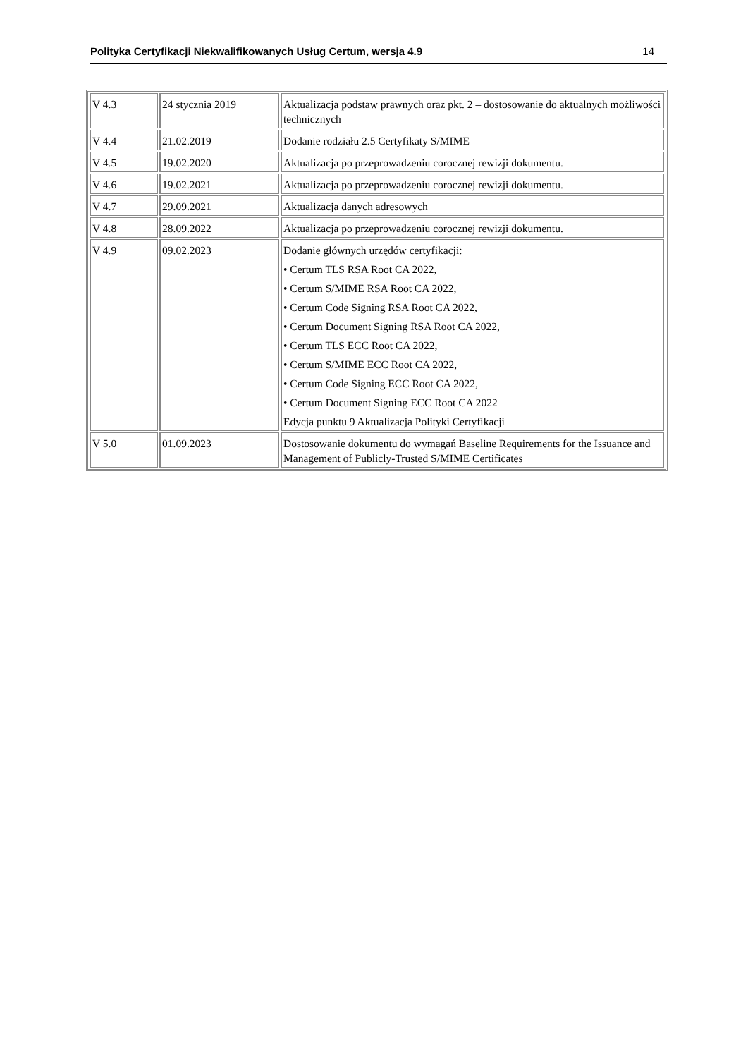Polityka Certyfikacji Niekwalifikowanych Usług Certum, wersja 4.9 14
| V 4.3 | 24 stycznia 2019 | Aktualizacja podstaw prawnych oraz pkt. 2 – dostosowanie do aktualnych możliwości technicznych |
| V 4.4 | 21.02.2019 | Dodanie rodziału 2.5 Certyfikaty S/MIME |
| V 4.5 | 19.02.2020 | Aktualizacja po przeprowadzeniu corocznej rewizji dokumentu. |
| V 4.6 | 19.02.2021 | Aktualizacja po przeprowadzeniu corocznej rewizji dokumentu. |
| V 4.7 | 29.09.2021 | Aktualizacja danych adresowych |
| V 4.8 | 28.09.2022 | Aktualizacja po przeprowadzeniu corocznej rewizji dokumentu. |
| V 4.9 | 09.02.2023 | Dodanie głównych urzędów certyfikacji: • Certum TLS RSA Root CA 2022, • Certum S/MIME RSA Root CA 2022, • Certum Code Signing RSA Root CA 2022, • Certum Document Signing RSA Root CA 2022, • Certum TLS ECC Root CA 2022, • Certum S/MIME ECC Root CA 2022, • Certum Code Signing ECC Root CA 2022, • Certum Document Signing ECC Root CA 2022 Edycja punktu 9 Aktualizacja Polityki Certyfikacji |
| V 5.0 | 01.09.2023 | Dostosowanie dokumentu do wymagań Baseline Requirements for the Issuance and Management of Publicly-Trusted S/MIME Certificates |